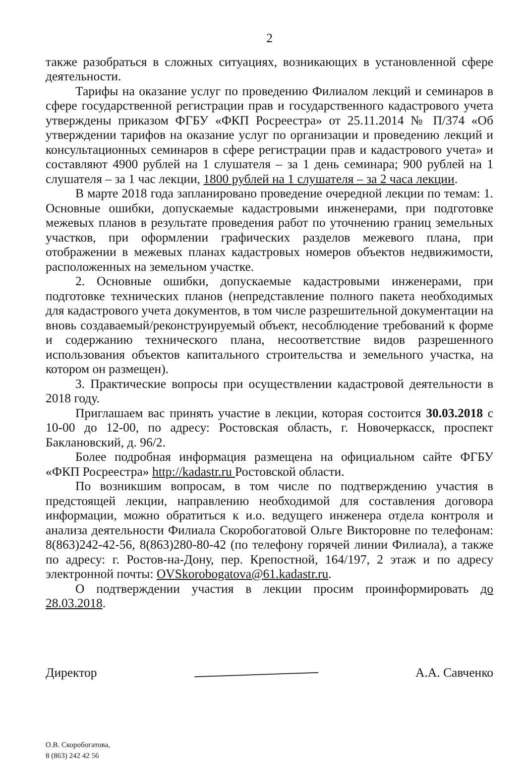2
также разобраться в сложных ситуациях, возникающих в установленной сфере деятельности.
Тарифы на оказание услуг по проведению Филиалом лекций и семинаров в сфере государственной регистрации прав и государственного кадастрового учета утверждены приказом ФГБУ «ФКП Росреестра» от 25.11.2014 № П/374 «Об утверждении тарифов на оказание услуг по организации и проведению лекций и консультационных семинаров в сфере регистрации прав и кадастрового учета» и составляют 4900 рублей на 1 слушателя – за 1 день семинара; 900 рублей на 1 слушателя – за 1 час лекции, 1800 рублей на 1 слушателя – за 2 часа лекции.
В марте 2018 года запланировано проведение очередной лекции по темам: 1. Основные ошибки, допускаемые кадастровыми инженерами, при подготовке межевых планов в результате проведения работ по уточнению границ земельных участков, при оформлении графических разделов межевого плана, при отображении в межевых планах кадастровых номеров объектов недвижимости, расположенных на земельном участке.
2. Основные ошибки, допускаемые кадастровыми инженерами, при подготовке технических планов (непредставление полного пакета необходимых для кадастрового учета документов, в том числе разрешительной документации на вновь создаваемый/реконструируемый объект, несоблюдение требований к форме и содержанию технического плана, несоответствие видов разрешенного использования объектов капитального строительства и земельного участка, на котором он размещен).
3. Практические вопросы при осуществлении кадастровой деятельности в 2018 году.
Приглашаем вас принять участие в лекции, которая состоится 30.03.2018 с 10-00 до 12-00, по адресу: Ростовская область, г. Новочеркасск, проспект Баклановский, д. 96/2.
Более подробная информация размещена на официальном сайте ФГБУ «ФКП Росреестра» http://kadastr.ru Ростовской области.
По возникшим вопросам, в том числе по подтверждению участия в предстоящей лекции, направлению необходимой для составления договора информации, можно обратиться к и.о. ведущего инженера отдела контроля и анализа деятельности Филиала Скоробогатовой Ольге Викторовне по телефонам: 8(863)242-42-56, 8(863)280-80-42 (по телефону горячей линии Филиала), а также по адресу: г. Ростов-на-Дону, пер. Крепостной, 164/197, 2 этаж и по адресу электронной почты: OVSkorobogatova@61.kadastr.ru.
О подтверждении участия в лекции просим проинформировать до 28.03.2018.
Директор А.А. Савченко
О.В. Скоробогатова,
8 (863) 242 42 56